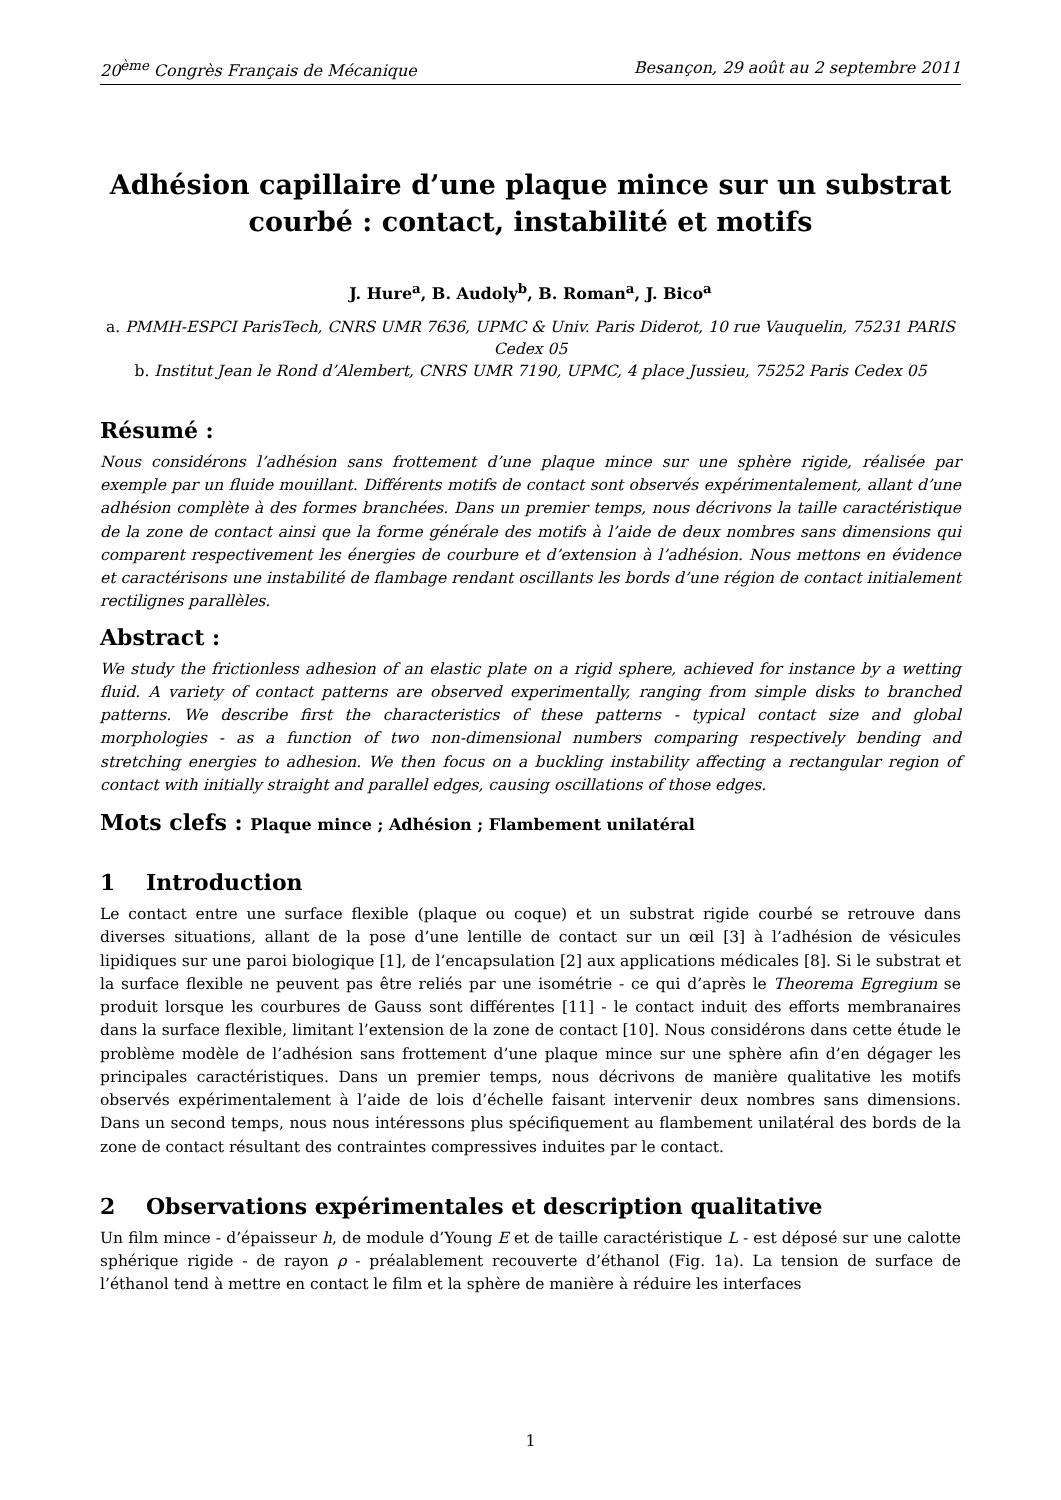20<sup>ème</sup> Congrès Français de Mécanique Besançon, 29 août au 2 septembre 2011
Adhésion capillaire d’une plaque mince sur un substrat
courbé : contact, instabilité et motifs
J. Hure<sup>a</sup>, B. Audoly<sup>b</sup>, B. Roman<sup>a</sup>, J. Bico<sup>a</sup>
a. PMMH-ESPCI ParisTech, CNRS UMR 7636, UPMC & Univ. Paris Diderot, 10 rue Vauquelin, 75231 PARIS Cedex 05
b. Institut Jean le Rond d’Alembert, CNRS UMR 7190, UPMC, 4 place Jussieu, 75252 Paris Cedex 05
Résumé :
Nous considérons l’adhésion sans frottement d’une plaque mince sur une sphère rigide, réalisée par exemple par un fluide mouillant. Différents motifs de contact sont observés expérimentalement, allant d’une adhésion complète à des formes branchées. Dans un premier temps, nous décrivons la taille caractéristique de la zone de contact ainsi que la forme générale des motifs à l’aide de deux nombres sans dimensions qui comparent respectivement les énergies de courbure et d’extension à l’adhésion. Nous mettons en évidence et caractérisons une instabilité de flambage rendant oscillants les bords d’une région de contact initialement rectilignes parallèles.
Abstract :
We study the frictionless adhesion of an elastic plate on a rigid sphere, achieved for instance by a wetting fluid. A variety of contact patterns are observed experimentally, ranging from simple disks to branched patterns. We describe first the characteristics of these patterns - typical contact size and global morphologies - as a function of two non-dimensional numbers comparing respectively bending and stretching energies to adhesion. We then focus on a buckling instability affecting a rectangular region of contact with initially straight and parallel edges, causing oscillations of those edges.
Mots clefs : Plaque mince ; Adhésion ; Flambement unilatéral
1 Introduction
Le contact entre une surface flexible (plaque ou coque) et un substrat rigide courbé se retrouve dans diverses situations, allant de la pose d’une lentille de contact sur un œil [3] à l’adhésion de vésicules lipidiques sur une paroi biologique [1], de l’encapsulation [2] aux applications médicales [8]. Si le substrat et la surface flexible ne peuvent pas être reliés par une isométrie - ce qui d’après le Theorema Egregium se produit lorsque les courbures de Gauss sont différentes [11] - le contact induit des efforts membranaires dans la surface flexible, limitant l’extension de la zone de contact [10]. Nous considérons dans cette étude le problème modèle de l’adhésion sans frottement d’une plaque mince sur une sphère afin d’en dégager les principales caractéristiques. Dans un premier temps, nous décrivons de manière qualitative les motifs observés expérimentalement à l’aide de lois d’échelle faisant intervenir deux nombres sans dimensions. Dans un second temps, nous nous intéressons plus spécifiquement au flambement unilatéral des bords de la zone de contact résultant des contraintes compressives induites par le contact.
2 Observations expérimentales et description qualitative
Un film mince - d’épaisseur h, de module d’Young E et de taille caractéristique L - est déposé sur une calotte sphérique rigide - de rayon ρ - préalablement recouverte d’éthanol (Fig. 1a). La tension de surface de l’éthanol tend à mettre en contact le film et la sphère de manière à réduire les interfaces
1